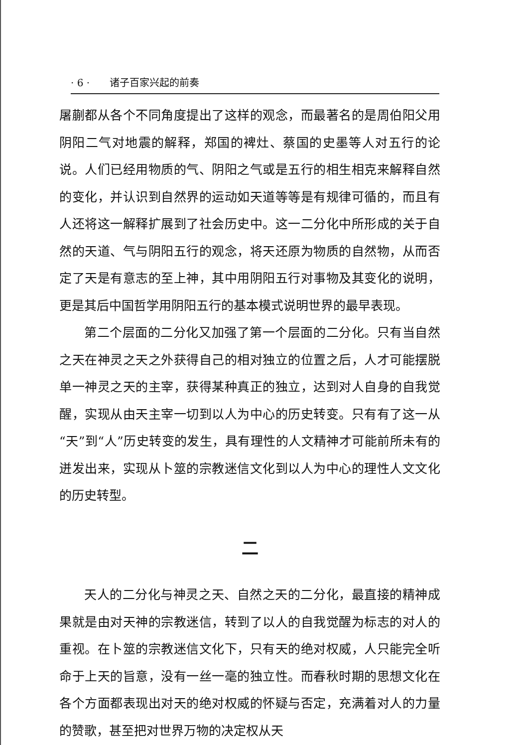· 6 · 诸子百家兴起的前奏
屠蒯都从各个不同角度提出了这样的观念，而最著名的是周伯阳父用阴阳二气对地震的解释，郑国的裨灶、蔡国的史墨等人对五行的论说。人们已经用物质的气、阴阳之气或是五行的相生相克来解释自然的变化，并认识到自然界的运动如天道等等是有规律可循的，而且有人还将这一解释扩展到了社会历史中。这一二分化中所形成的关于自然的天道、气与阴阳五行的观念，将天还原为物质的自然物，从而否定了天是有意志的至上神，其中用阴阳五行对事物及其变化的说明，更是其后中国哲学用阴阳五行的基本模式说明世界的最早表现。
第二个层面的二分化又加强了第一个层面的二分化。只有当自然之天在神灵之天之外获得自己的相对独立的位置之后，人才可能摆脱单一神灵之天的主宰，获得某种真正的独立，达到对人自身的自我觉醒，实现从由天主宰一切到以人为中心的历史转变。只有有了这一从“天”到“人”历史转变的发生，具有理性的人文精神才可能前所未有的迸发出来，实现从卜筮的宗教迷信文化到以人为中心的理性人文文化的历史转型。
二
天人的二分化与神灵之天、自然之天的二分化，最直接的精神成果就是由对天神的宗教迷信，转到了以人的自我觉醒为标志的对人的重视。在卜筮的宗教迷信文化下，只有天的绝对权威，人只能完全听命于上天的旨意，没有一丝一毫的独立性。而春秋时期的思想文化在各个方面都表现出对天的绝对权威的怀疑与否定，充满着对人的力量的赞歌，甚至把对世界万物的决定权从天